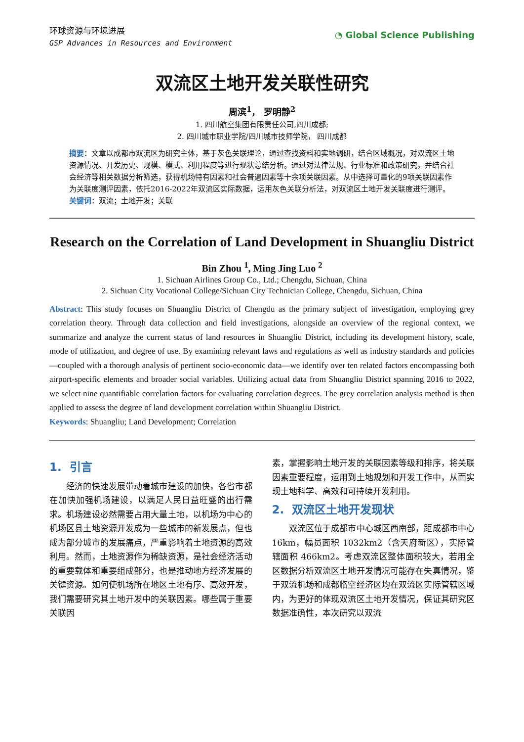环球资源与环境进展
GSP Advances in Resources and Environment
◔ Global Science Publishing
双流区土地开发关联性研究
周滨<sup>1</sup>， 罗明静<sup>2</sup>
1. 四川航空集团有限责任公司,四川成都;
2. 四川城市职业学院/四川城市技师学院， 四川成都
摘要：文章以成都市双流区为研究主体，基于灰色关联理论，通过查找资料和实地调研，结合区域概况，对双流区土地资源情况、开发历史、规模、模式、利用程度等进行现状总结分析。通过对法律法规、行业标准和政策研究，并结合社会经济等相关数据分析筛选，获得机场特有因素和社会普遍因素等十余项关联因素。从中选择可量化的9项关联因素作为关联度测评因素，依托2016-2022年双流区实际数据，运用灰色关联分析法，对双流区土地开发关联度进行测评。
关键词：双流；土地开发；关联
Research on the Correlation of Land Development in Shuangliu District
Bin Zhou <sup>1</sup>, Ming Jing Luo <sup>2</sup>
1. Sichuan Airlines Group Co., Ltd.; Chengdu, Sichuan, China
2. Sichuan City Vocational College/Sichuan City Technician College, Chengdu, Sichuan, China
Abstract: This study focuses on Shuangliu District of Chengdu as the primary subject of investigation, employing grey correlation theory. Through data collection and field investigations, alongside an overview of the regional context, we summarize and analyze the current status of land resources in Shuangliu District, including its development history, scale, mode of utilization, and degree of use. By examining relevant laws and regulations as well as industry standards and policies—coupled with a thorough analysis of pertinent socio-economic data—we identify over ten related factors encompassing both airport-specific elements and broader social variables. Utilizing actual data from Shuangliu District spanning 2016 to 2022, we select nine quantifiable correlation factors for evaluating correlation degrees. The grey correlation analysis method is then applied to assess the degree of land development correlation within Shuangliu District.
Keywords: Shuangliu; Land Development; Correlation
1. 引言
　　经济的快速发展带动着城市建设的加快，各省市都在加快加强机场建设，以满足人民日益旺盛的出行需求。机场建设必然需要占用大量土地，以机场为中心的机场区县土地资源开发成为一些城市的新发展点，但也成为部分城市的发展痛点，严重影响着土地资源的高效利用。然而，土地资源作为稀缺资源，是社会经济活动的重要载体和重要组成部分，也是推动地方经济发展的关键资源。如何使机场所在地区土地有序、高效开发，我们需要研究其土地开发中的关联因素。哪些属于重要关联因
素，掌握影响土地开发的关联因素等级和排序，将关联因素重要程度，运用到土地规划和开发工作中，从而实现土地科学、高效和可持续开发利用。
2. 双流区土地开发现状
　　双流区位于成都市中心城区西南部，距成都市中心 16km，幅员面积 1032km2（含天府新区），实际管辖面积 466km2。考虑双流区整体面积较大，若用全区数据分析双流区土地开发情况可能存在失真情况，鉴于双流机场和成都临空经济区均在双流区实际管辖区域内，为更好的体现双流区土地开发情况，保证其研究区数据准确性，本次研究以双流